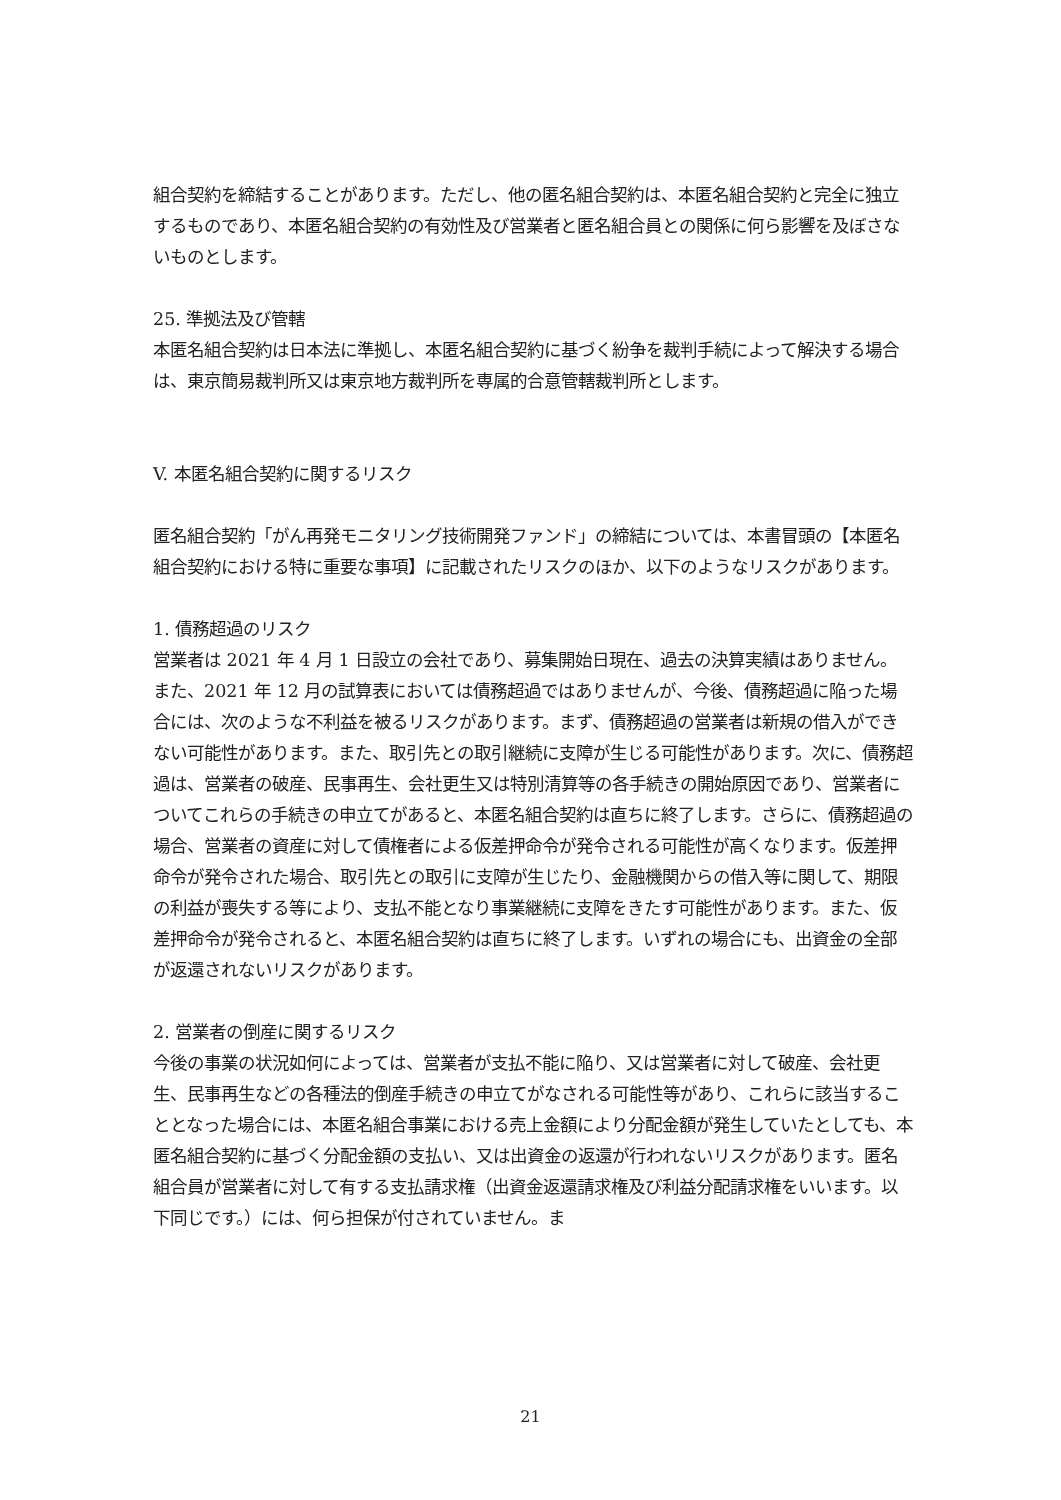組合契約を締結することがあります。ただし、他の匿名組合契約は、本匿名組合契約と完全に独立するものであり、本匿名組合契約の有効性及び営業者と匿名組合員との関係に何ら影響を及ぼさないものとします。
25. 準拠法及び管轄
本匿名組合契約は日本法に準拠し、本匿名組合契約に基づく紛争を裁判手続によって解決する場合は、東京簡易裁判所又は東京地方裁判所を専属的合意管轄裁判所とします。
V. 本匿名組合契約に関するリスク
匿名組合契約「がん再発モニタリング技術開発ファンド」の締結については、本書冒頭の【本匿名組合契約における特に重要な事項】に記載されたリスクのほか、以下のようなリスクがあります。
1. 債務超過のリスク
営業者は 2021 年 4 月 1 日設立の会社であり、募集開始日現在、過去の決算実績はありません。また、2021 年 12 月の試算表においては債務超過ではありませんが、今後、債務超過に陥った場合には、次のような不利益を被るリスクがあります。まず、債務超過の営業者は新規の借入ができない可能性があります。また、取引先との取引継続に支障が生じる可能性があります。次に、債務超過は、営業者の破産、民事再生、会社更生又は特別清算等の各手続きの開始原因であり、営業者についてこれらの手続きの申立てがあると、本匿名組合契約は直ちに終了します。さらに、債務超過の場合、営業者の資産に対して債権者による仮差押命令が発令される可能性が高くなります。仮差押命令が発令された場合、取引先との取引に支障が生じたり、金融機関からの借入等に関して、期限の利益が喪失する等により、支払不能となり事業継続に支障をきたす可能性があります。また、仮差押命令が発令されると、本匿名組合契約は直ちに終了します。いずれの場合にも、出資金の全部が返還されないリスクがあります。
2. 営業者の倒産に関するリスク
今後の事業の状況如何によっては、営業者が支払不能に陥り、又は営業者に対して破産、会社更生、民事再生などの各種法的倒産手続きの申立てがなされる可能性等があり、これらに該当することとなった場合には、本匿名組合事業における売上金額により分配金額が発生していたとしても、本匿名組合契約に基づく分配金額の支払い、又は出資金の返還が行われないリスクがあります。匿名組合員が営業者に対して有する支払請求権（出資金返還請求権及び利益分配請求権をいいます。以下同じです。）には、何ら担保が付されていません。ま
21